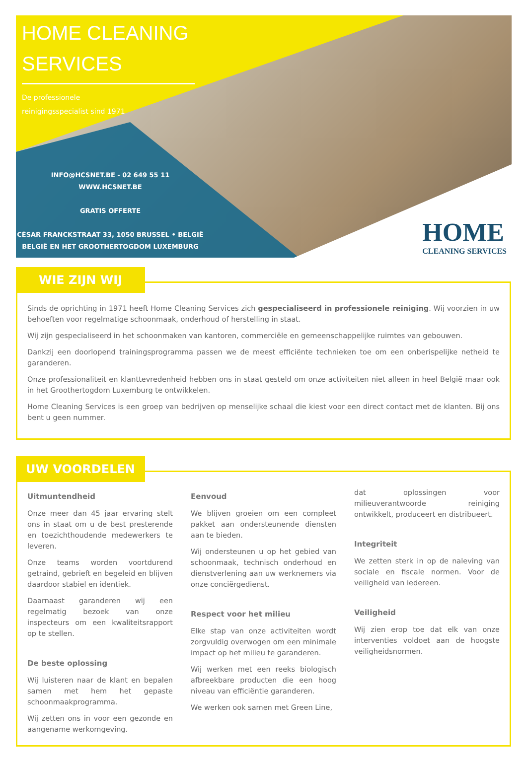HOME CLEANING
SERVICES
De professionele
reinigingsspecialist sind 1971
INFO@HCSNET.BE - 02 649 55 11
WWW.HCSNET.BE
GRATIS OFFERTE
CÉSAR FRANCKSTRAAT 33, 1050 BRUSSEL • BELGIË
BELGIË EN HET GROOTHERTOGDOM LUXEMBURG
HOME
CLEANING SERVICES
WIE ZIJN WIJ
Sinds de oprichting in 1971 heeft Home Cleaning Services zich gespecialiseerd in professionele reiniging. Wij voorzien in uw behoeften voor regelmatige schoonmaak, onderhoud of herstelling in staat.
Wij zijn gespecialiseerd in het schoonmaken van kantoren, commerciële en gemeenschappelijke ruimtes van gebouwen.
Dankzij een doorlopend trainingsprogramma passen we de meest efficiënte technieken toe om een onberispelijke netheid te garanderen.
Onze professionaliteit en klanttevredenheid hebben ons in staat gesteld om onze activiteiten niet alleen in heel België maar ook in het Groothertogdom Luxemburg te ontwikkelen.
Home Cleaning Services is een groep van bedrijven op menselijke schaal die kiest voor een direct contact met de klanten. Bij ons bent u geen nummer.
UW VOORDELEN
Uitmuntendheid
Onze meer dan 45 jaar ervaring stelt ons in staat om u de best presterende en toezichthoudende medewerkers te leveren.
Onze teams worden voortdurend getraind, gebrieft en begeleid en blijven daardoor stabiel en identiek.
Daarnaast garanderen wij een regelmatig bezoek van onze inspecteurs om een kwaliteitsrapport op te stellen.
De beste oplossing
Wij luisteren naar de klant en bepalen samen met hem het gepaste schoonmaakprogramma.
Wij zetten ons in voor een gezonde en aangename werkomgeving.
Eenvoud
We blijven groeien om een compleet pakket aan ondersteunende diensten aan te bieden.
Wij ondersteunen u op het gebied van schoonmaak, technisch onderhoud en dienstverlening aan uw werknemers via onze conciërgedienst.
Respect voor het milieu
Elke stap van onze activiteiten wordt zorgvuldig overwogen om een minimale impact op het milieu te garanderen.
Wij werken met een reeks biologisch afbreekbare producten die een hoog niveau van efficiëntie garanderen.
We werken ook samen met Green Line,
dat oplossingen voor milieuverantwoorde reiniging ontwikkelt, produceert en distribueert.
Integriteit
We zetten sterk in op de naleving van sociale en fiscale normen. Voor de veiligheid van iedereen.
Veiligheid
Wij zien erop toe dat elk van onze interventies voldoet aan de hoogste veiligheidsnormen.